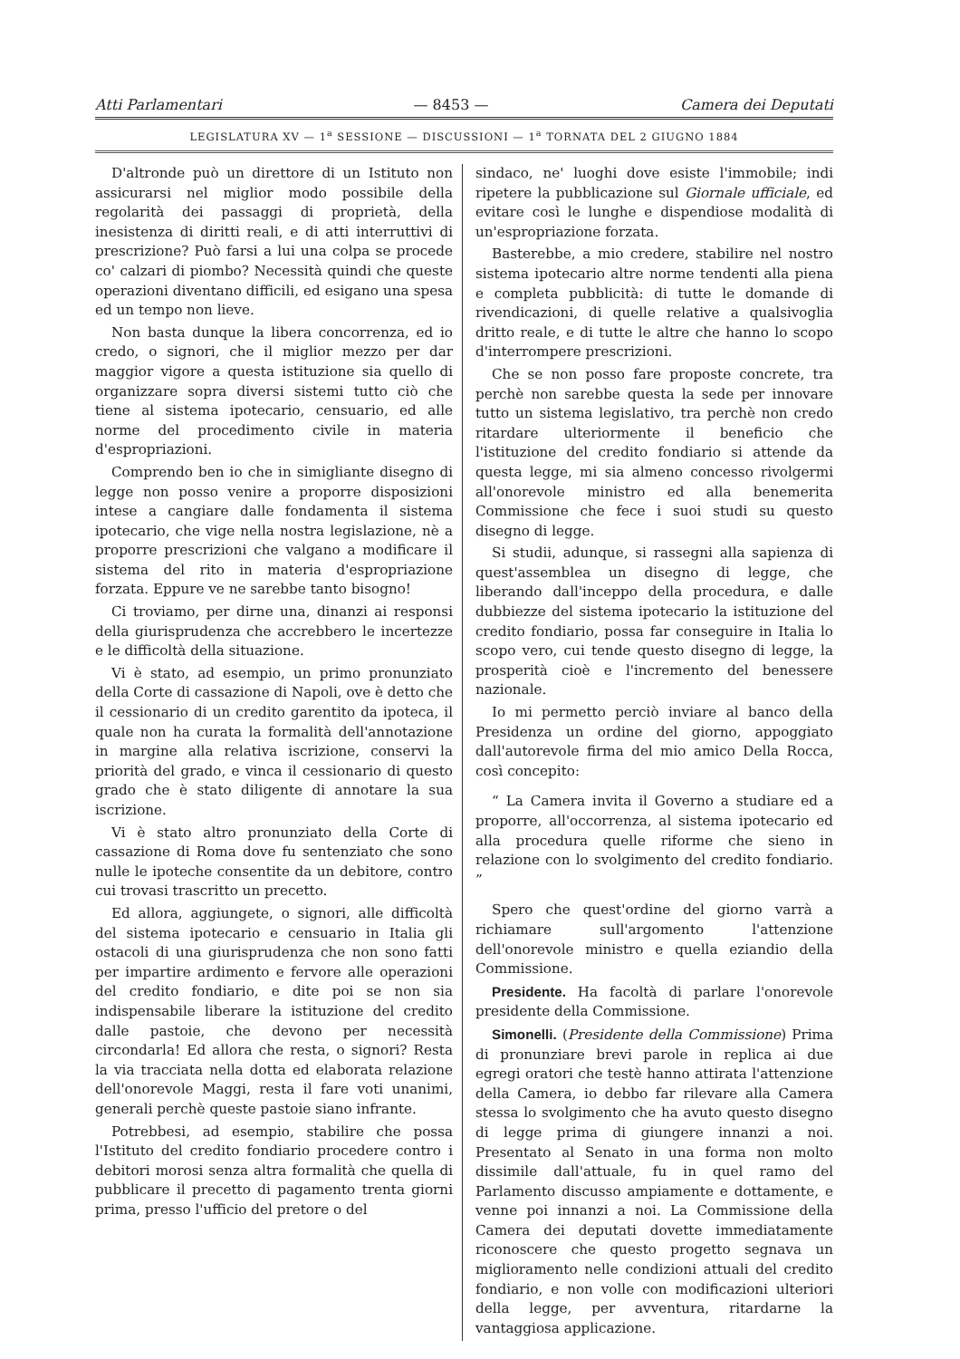Atti Parlamentari — 8453 — Camera dei Deputati
LEGISLATURA XV — 1<sup>a</sup> SESSIONE — DISCUSSIONI — 1<sup>a</sup> TORNATA DEL 2 GIUGNO 1884
D'altronde può un direttore di un Istituto non assicurarsi nel miglior modo possibile della regolarità dei passaggi di proprietà, della inesistenza di diritti reali, e di atti interruttivi di prescrizione? Può farsi a lui una colpa se procede co' calzari di piombo? Necessità quindi che queste operazioni diventano difficili, ed esigano una spesa ed un tempo non lieve.
Non basta dunque la libera concorrenza, ed io credo, o signori, che il miglior mezzo per dar maggior vigore a questa istituzione sia quello di organizzare sopra diversi sistemi tutto ciò che tiene al sistema ipotecario, censuario, ed alle norme del procedimento civile in materia d'espropriazioni.
Comprendo ben io che in simigliante disegno di legge non posso venire a proporre disposizioni intese a cangiare dalle fondamenta il sistema ipotecario, che vige nella nostra legislazione, nè a proporre prescrizioni che valgano a modificare il sistema del rito in materia d'espropriazione forzata. Eppure ve ne sarebbe tanto bisogno!
Ci troviamo, per dirne una, dinanzi ai responsi della giurisprudenza che accrebbero le incertezze e le difficoltà della situazione.
Vi è stato, ad esempio, un primo pronunziato della Corte di cassazione di Napoli, ove è detto che il cessionario di un credito garentito da ipoteca, il quale non ha curata la formalità dell'annotazione in margine alla relativa iscrizione, conservi la priorità del grado, e vinca il cessionario di questo grado che è stato diligente di annotare la sua iscrizione.
Vi è stato altro pronunziato della Corte di cassazione di Roma dove fu sentenziato che sono nulle le ipoteche consentite da un debitore, contro cui trovasi trascritto un precetto.
Ed allora, aggiungete, o signori, alle difficoltà del sistema ipotecario e censuario in Italia gli ostacoli di una giurisprudenza che non sono fatti per impartire ardimento e fervore alle operazioni del credito fondiario, e dite poi se non sia indispensabile liberare la istituzione del credito dalle pastoie, che devono per necessità circondarla! Ed allora che resta, o signori? Resta la via tracciata nella dotta ed elaborata relazione dell'onorevole Maggi, resta il fare voti unanimi, generali perchè queste pastoie siano infrante.
Potrebbesi, ad esempio, stabilire che possa l'Istituto del credito fondiario procedere contro i debitori morosi senza altra formalità che quella di pubblicare il precetto di pagamento trenta giorni prima, presso l'ufficio del pretore o del
sindaco, ne' luoghi dove esiste l'immobile; indi ripetere la pubblicazione sul Giornale ufficiale, ed evitare così le lunghe e dispendiose modalità di un'espropriazione forzata.
Basterebbe, a mio credere, stabilire nel nostro sistema ipotecario altre norme tendenti alla piena e completa pubblicità: di tutte le domande di rivendicazioni, di quelle relative a qualsivoglia dritto reale, e di tutte le altre che hanno lo scopo d'interrompere prescrizioni.
Che se non posso fare proposte concrete, tra perchè non sarebbe questa la sede per innovare tutto un sistema legislativo, tra perchè non credo ritardare ulteriormente il beneficio che l'istituzione del credito fondiario si attende da questa legge, mi sia almeno concesso rivolgermi all'onorevole ministro ed alla benemerita Commissione che fece i suoi studi su questo disegno di legge.
Si studii, adunque, si rassegni alla sapienza di quest'assemblea un disegno di legge, che liberando dall'inceppo della procedura, e dalle dubbiezze del sistema ipotecario la istituzione del credito fondiario, possa far conseguire in Italia lo scopo vero, cui tende questo disegno di legge, la prosperità cioè e l'incremento del benessere nazionale.
Io mi permetto perciò inviare al banco della Presidenza un ordine del giorno, appoggiato dall'autorevole firma del mio amico Della Rocca, così concepito:
“ La Camera invita il Governo a studiare ed a proporre, all'occorrenza, al sistema ipotecario ed alla procedura quelle riforme che sieno in relazione con lo svolgimento del credito fondiario. ”
Spero che quest'ordine del giorno varrà a richiamare sull'argomento l'attenzione dell'onorevole ministro e quella eziandio della Commissione.
Presidente. Ha facoltà di parlare l'onorevole presidente della Commissione.
Simonelli. (Presidente della Commissione) Prima di pronunziare brevi parole in replica ai due egregi oratori che testè hanno attirata l'attenzione della Camera, io debbo far rilevare alla Camera stessa lo svolgimento che ha avuto questo disegno di legge prima di giungere innanzi a noi. Presentato al Senato in una forma non molto dissimile dall'attuale, fu in quel ramo del Parlamento discusso ampiamente e dottamente, e venne poi innanzi a noi. La Commissione della Camera dei deputati dovette immediatamente riconoscere che questo progetto segnava un miglioramento nelle condizioni attuali del credito fondiario, e non volle con modificazioni ulteriori della legge, per avventura, ritardarne la vantaggiosa applicazione.